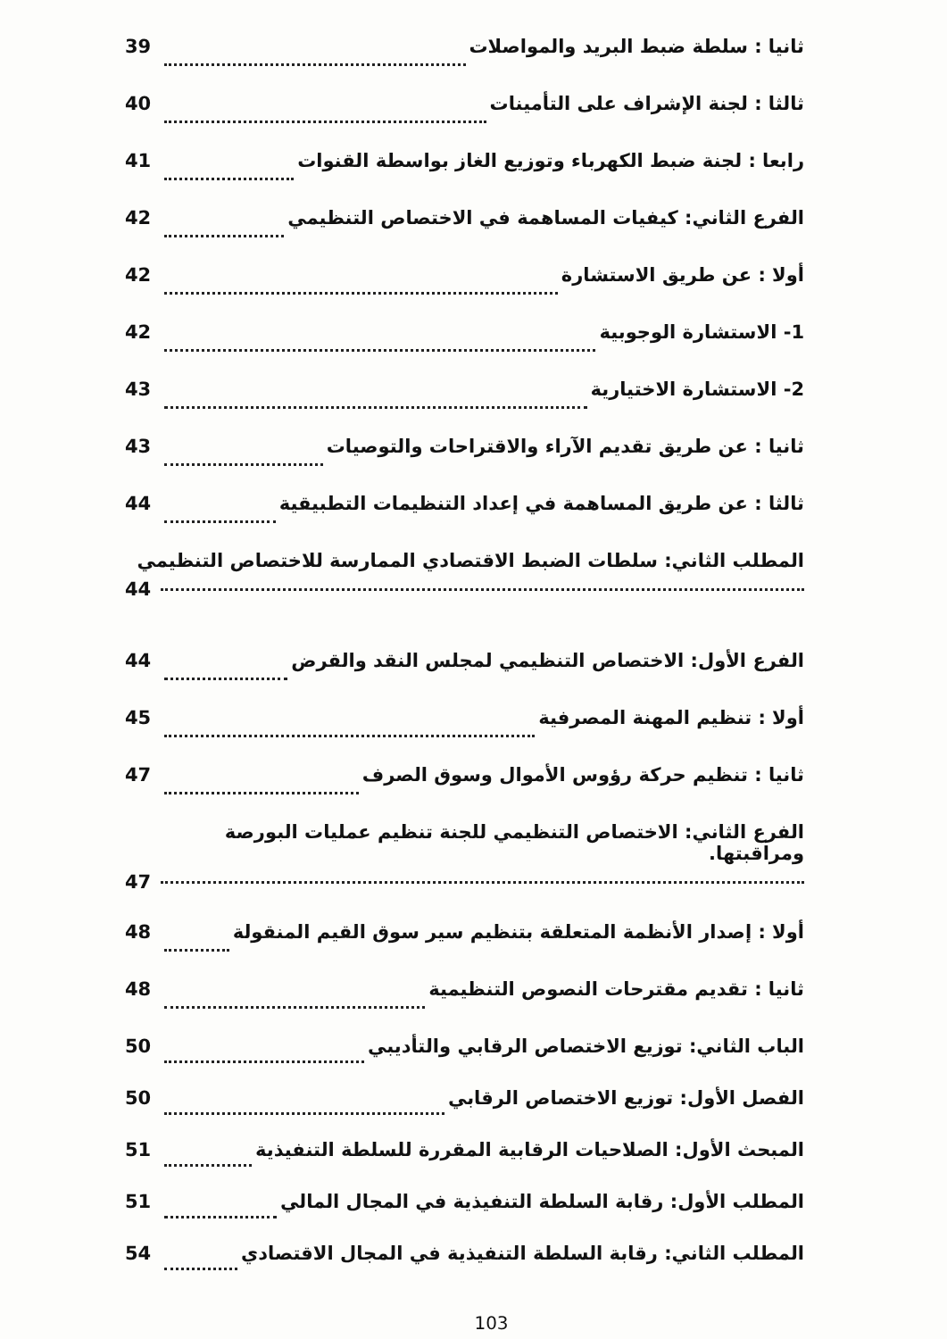ثانيا : سلطة ضبط البريد والمواصلات 39
ثالثا : لجنة الإشراف على التأمينات 40
رابعا : لجنة ضبط الكهرباء وتوزيع الغاز بواسطة القنوات 41
الفرع الثاني: كيفيات المساهمة في الاختصاص التنظيمي 42
أولا : عن طريق الاستشارة 42
1- الاستشارة الوجوبية 42
2- الاستشارة الاختيارية 43
ثانيا : عن طريق تقديم الآراء والاقتراحات والتوصيات 43
ثالثا : عن طريق المساهمة في إعداد التنظيمات التطبيقية 44
المطلب الثاني: سلطات الضبط الاقتصادي الممارسة للاختصاص التنظيمي
44
الفرع الأول: الاختصاص التنظيمي لمجلس النقد والقرض 44
أولا : تنظيم المهنة المصرفية 45
ثانيا : تنظيم حركة رؤوس الأموال وسوق الصرف 47
الفرع الثاني: الاختصاص التنظيمي للجنة تنظيم عمليات البورصة ومراقبتها.
47
أولا : إصدار الأنظمة المتعلقة بتنظيم سير سوق القيم المنقولة 48
ثانيا : تقديم مقترحات النصوص التنظيمية 48
الباب الثاني: توزيع الاختصاص الرقابي والتأديبي 50
الفصل الأول: توزيع الاختصاص الرقابي 50
المبحث الأول: الصلاحيات الرقابية المقررة للسلطة التنفيذية 51
المطلب الأول: رقابة السلطة التنفيذية في المجال المالي 51
المطلب الثاني: رقابة السلطة التنفيذية في المجال الاقتصادي 54
103